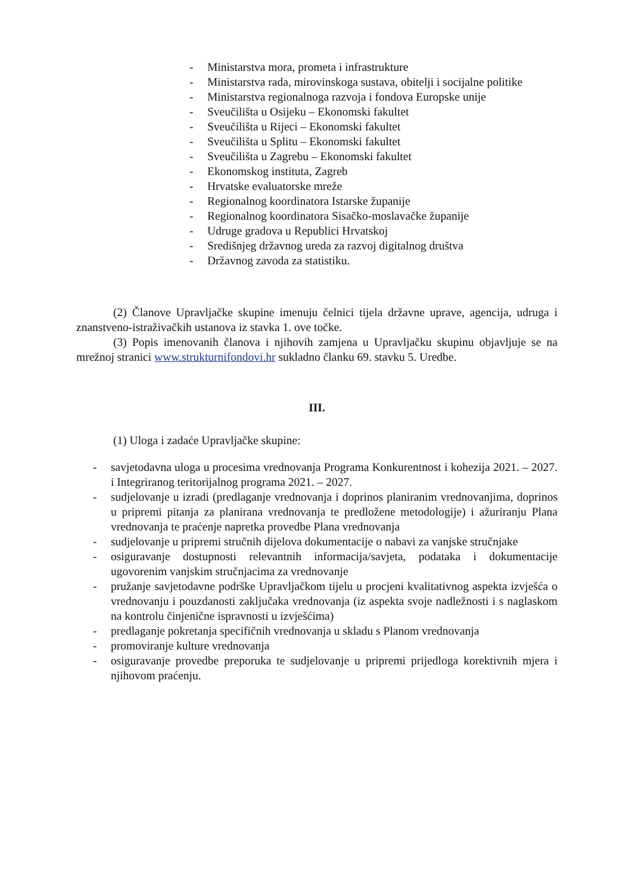- Ministarstva mora, prometa i infrastrukture
- Ministarstva rada, mirovinskoga sustava, obitelji i socijalne politike
- Ministarstva regionalnoga razvoja i fondova Europske unije
- Sveučilišta u Osijeku – Ekonomski fakultet
- Sveučilišta u Rijeci – Ekonomski fakultet
- Sveučilišta u Splitu – Ekonomski fakultet
- Sveučilišta u Zagrebu – Ekonomski fakultet
- Ekonomskog instituta, Zagreb
- Hrvatske evaluatorske mreže
- Regionalnog koordinatora Istarske županije
- Regionalnog koordinatora Sisačko-moslavačke županije
- Udruge gradova u Republici Hrvatskoj
- Središnjeg državnog ureda za razvoj digitalnog društva
- Državnog zavoda za statistiku.
(2) Članove Upravljačke skupine imenuju čelnici tijela državne uprave, agencija, udruga i znanstveno-istraživačkih ustanova iz stavka 1. ove točke.
(3) Popis imenovanih članova i njihovih zamjena u Upravljačku skupinu objavljuje se na mrežnoj stranici www.strukturnifondovi.hr sukladno članku 69. stavku 5. Uredbe.
III.
(1) Uloga i zadaće Upravljačke skupine:
- savjetodavna uloga u procesima vrednovanja Programa Konkurentnost i kohezija 2021. – 2027. i Integriranog teritorijalnog programa 2021. – 2027.
- sudjelovanje u izradi (predlaganje vrednovanja i doprinos planiranim vrednovanjima, doprinos u pripremi pitanja za planirana vrednovanja te predložene metodologije) i ažuriranju Plana vrednovanja te praćenje napretka provedbe Plana vrednovanja
- sudjelovanje u pripremi stručnih dijelova dokumentacije o nabavi za vanjske stručnjake
- osiguravanje dostupnosti relevantnih informacija/savjeta, podataka i dokumentacije ugovorenim vanjskim stručnjacima za vrednovanje
- pružanje savjetodavne podrške Upravljačkom tijelu u procjeni kvalitativnog aspekta izvješća o vrednovanju i pouzdanosti zaključaka vrednovanja (iz aspekta svoje nadležnosti i s naglaskom na kontrolu činjenične ispravnosti u izvješćima)
- predlaganje pokretanja specifičnih vrednovanja u skladu s Planom vrednovanja
- promoviranje kulture vrednovanja
- osiguravanje provedbe preporuka te sudjelovanje u pripremi prijedloga korektivnih mjera i njihovom praćenju.